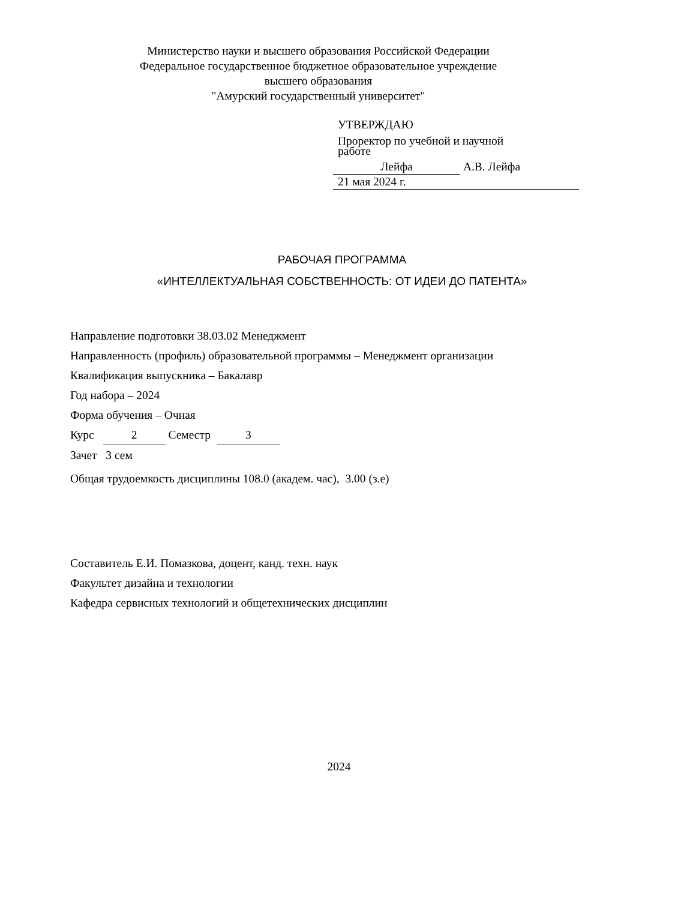Министерство науки и высшего образования Российской Федерации
Федеральное государственное бюджетное образовательное учреждение
высшего образования
"Амурский государственный университет"
УТВЕРЖДАЮ
Проректор по учебной и научной
работе
Лейфа А.В. Лейфа
21 мая 2024 г.
РАБОЧАЯ ПРОГРАММА
«ИНТЕЛЛЕКТУАЛЬНАЯ СОБСТВЕННОСТЬ: ОТ ИДЕИ ДО ПАТЕНТА»
Направление подготовки 38.03.02 Менеджмент
Направленность (профиль) образовательной программы – Менеджмент организации
Квалификация выпускника – Бакалавр
Год набора – 2024
Форма обучения – Очная
Курс 2 Семестр 3
Зачет 3 сем
Общая трудоемкость дисциплины 108.0 (академ. час), 3.00 (з.е)
Составитель Е.И. Помазкова, доцент, канд. техн. наук
Факультет дизайна и технологии
Кафедра сервисных технологий и общетехнических дисциплин
2024